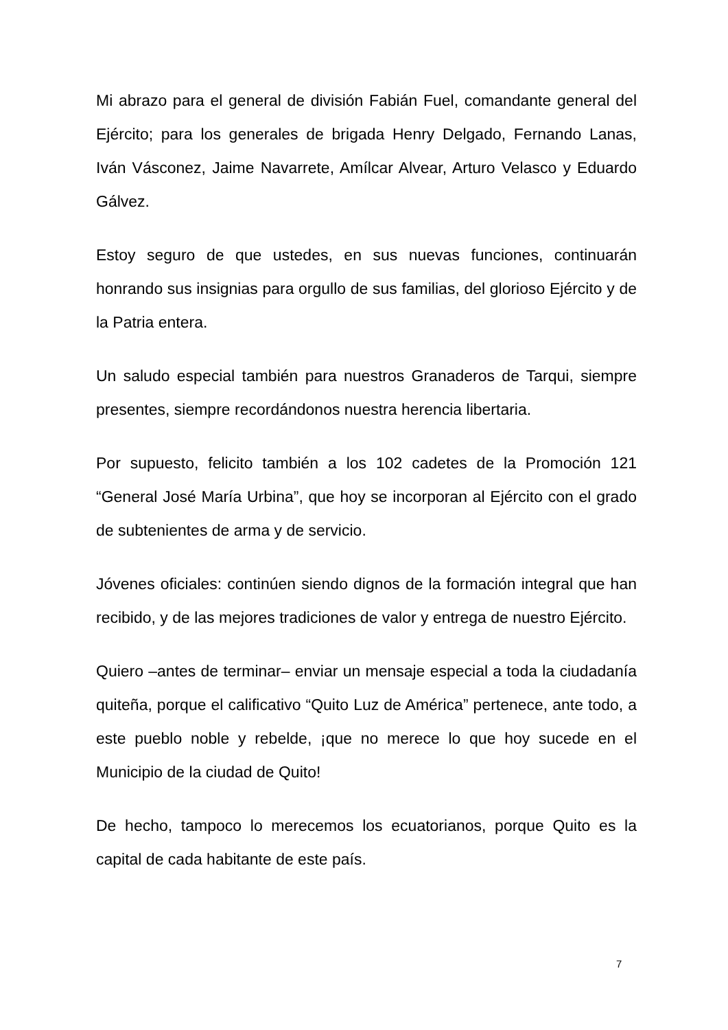Mi abrazo para el general de división Fabián Fuel, comandante general del Ejército; para los generales de brigada Henry Delgado, Fernando Lanas, Iván Vásconez, Jaime Navarrete, Amílcar Alvear, Arturo Velasco y Eduardo Gálvez.
Estoy seguro de que ustedes, en sus nuevas funciones, continuarán honrando sus insignias para orgullo de sus familias, del glorioso Ejército y de la Patria entera.
Un saludo especial también para nuestros Granaderos de Tarqui, siempre presentes, siempre recordándonos nuestra herencia libertaria.
Por supuesto, felicito también a los 102 cadetes de la Promoción 121 “General José María Urbina”, que hoy se incorporan al Ejército con el grado de subtenientes de arma y de servicio.
Jóvenes oficiales: continúen siendo dignos de la formación integral que han recibido, y de las mejores tradiciones de valor y entrega de nuestro Ejército.
Quiero –antes de terminar– enviar un mensaje especial a toda la ciudadanía quiteña, porque el calificativo “Quito Luz de América” pertenece, ante todo, a este pueblo noble y rebelde, ¡que no merece lo que hoy sucede en el Municipio de la ciudad de Quito!
De hecho, tampoco lo merecemos los ecuatorianos, porque Quito es la capital de cada habitante de este país.
7